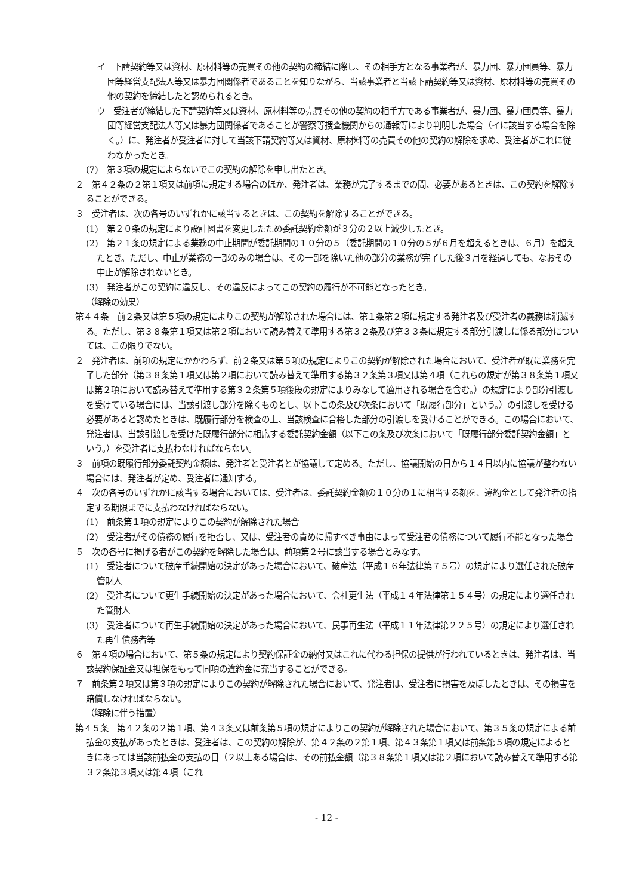イ　下請契約等又は資材、原材料等の売買その他の契約の締結に際し、その相手方となる事業者が、暴力団、暴力団員等、暴力団等経営支配法人等又は暴力団関係者であることを知りながら、当該事業者と当該下請契約等又は資材、原材料等の売買その他の契約を締結したと認められるとき。
ウ　受注者が締結した下請契約等又は資材、原材料等の売買その他の契約の相手方である事業者が、暴力団、暴力団員等、暴力団等経営支配法人等又は暴力団関係者であることが警察等捜査機関からの通報等により判明した場合（イに該当する場合を除く。）に、発注者が受注者に対して当該下請契約等又は資材、原材料等の売買その他の契約の解除を求め、受注者がこれに従わなかったとき。
(7)　第３項の規定によらないでこの契約の解除を申し出たとき。
２　第４２条の２第１項又は前項に規定する場合のほか、発注者は、業務が完了するまでの間、必要があるときは、この契約を解除することができる。
３　受注者は、次の各号のいずれかに該当するときは、この契約を解除することができる。
(1)　第２０条の規定により設計図書を変更したため委託契約金額が３分の２以上減少したとき。
(2)　第２１条の規定による業務の中止期間が委託期間の１０分の５（委託期間の１０分の５が６月を超えるときは、６月）を超えたとき。ただし、中止が業務の一部のみの場合は、その一部を除いた他の部分の業務が完了した後３月を経過しても、なおその中止が解除されないとき。
(3)　発注者がこの契約に違反し、その違反によってこの契約の履行が不可能となったとき。
（解除の効果）
第４４条　前２条又は第５項の規定によりこの契約が解除された場合には、第１条第２項に規定する発注者及び受注者の義務は消滅する。ただし、第３８条第１項又は第２項において読み替えて準用する第３２条及び第３３条に規定する部分引渡しに係る部分については、この限りでない。
２　発注者は、前項の規定にかかわらず、前２条又は第５項の規定によりこの契約が解除された場合において、受注者が既に業務を完了した部分（第３８条第１項又は第２項において読み替えて準用する第３２条第３項又は第４項（これらの規定が第３８条第１項又は第２項において読み替えて準用する第３２条第５項後段の規定によりみなして適用される場合を含む。）の規定により部分引渡しを受けている場合には、当該引渡し部分を除くものとし、以下この条及び次条において「既履行部分」という。）の引渡しを受ける必要があると認めたときは、既履行部分を検査の上、当該検査に合格した部分の引渡しを受けることができる。この場合において、発注者は、当該引渡しを受けた既履行部分に相応する委託契約金額（以下この条及び次条において「既履行部分委託契約金額」という。）を受注者に支払わなければならない。
３　前項の既履行部分委託契約金額は、発注者と受注者とが協議して定める。ただし、協議開始の日から１４日以内に協議が整わない場合には、発注者が定め、受注者に通知する。
４　次の各号のいずれかに該当する場合においては、受注者は、委託契約金額の１０分の１に相当する額を、違約金として発注者の指定する期限までに支払わなければならない。
(1)　前条第１項の規定によりこの契約が解除された場合
(2)　受注者がその債務の履行を拒否し、又は、受注者の責めに帰すべき事由によって受注者の債務について履行不能となった場合
５　次の各号に掲げる者がこの契約を解除した場合は、前項第２号に該当する場合とみなす。
(1)　受注者について破産手続開始の決定があった場合において、破産法（平成１６年法律第７５号）の規定により選任された破産管財人
(2)　受注者について更生手続開始の決定があった場合において、会社更生法（平成１４年法律第１５４号）の規定により選任された管財人
(3)　受注者について再生手続開始の決定があった場合において、民事再生法（平成１１年法律第２２５号）の規定により選任された再生債務者等
６　第４項の場合において、第５条の規定により契約保証金の納付又はこれに代わる担保の提供が行われているときは、発注者は、当該契約保証金又は担保をもって同項の違約金に充当することができる。
７　前条第２項又は第３項の規定によりこの契約が解除された場合において、発注者は、受注者に損害を及ぼしたときは、その損害を賠償しなければならない。
（解除に伴う措置）
第４５条　第４２条の２第１項、第４３条又は前条第５項の規定によりこの契約が解除された場合において、第３５条の規定による前払金の支払があったときは、受注者は、この契約の解除が、第４２条の２第１項、第４３条第１項又は前条第５項の規定によるときにあっては当該前払金の支払の日（２以上ある場合は、その前払金額（第３８条第１項又は第２項において読み替えて準用する第３２条第３項又は第４項（これ
- 12 -